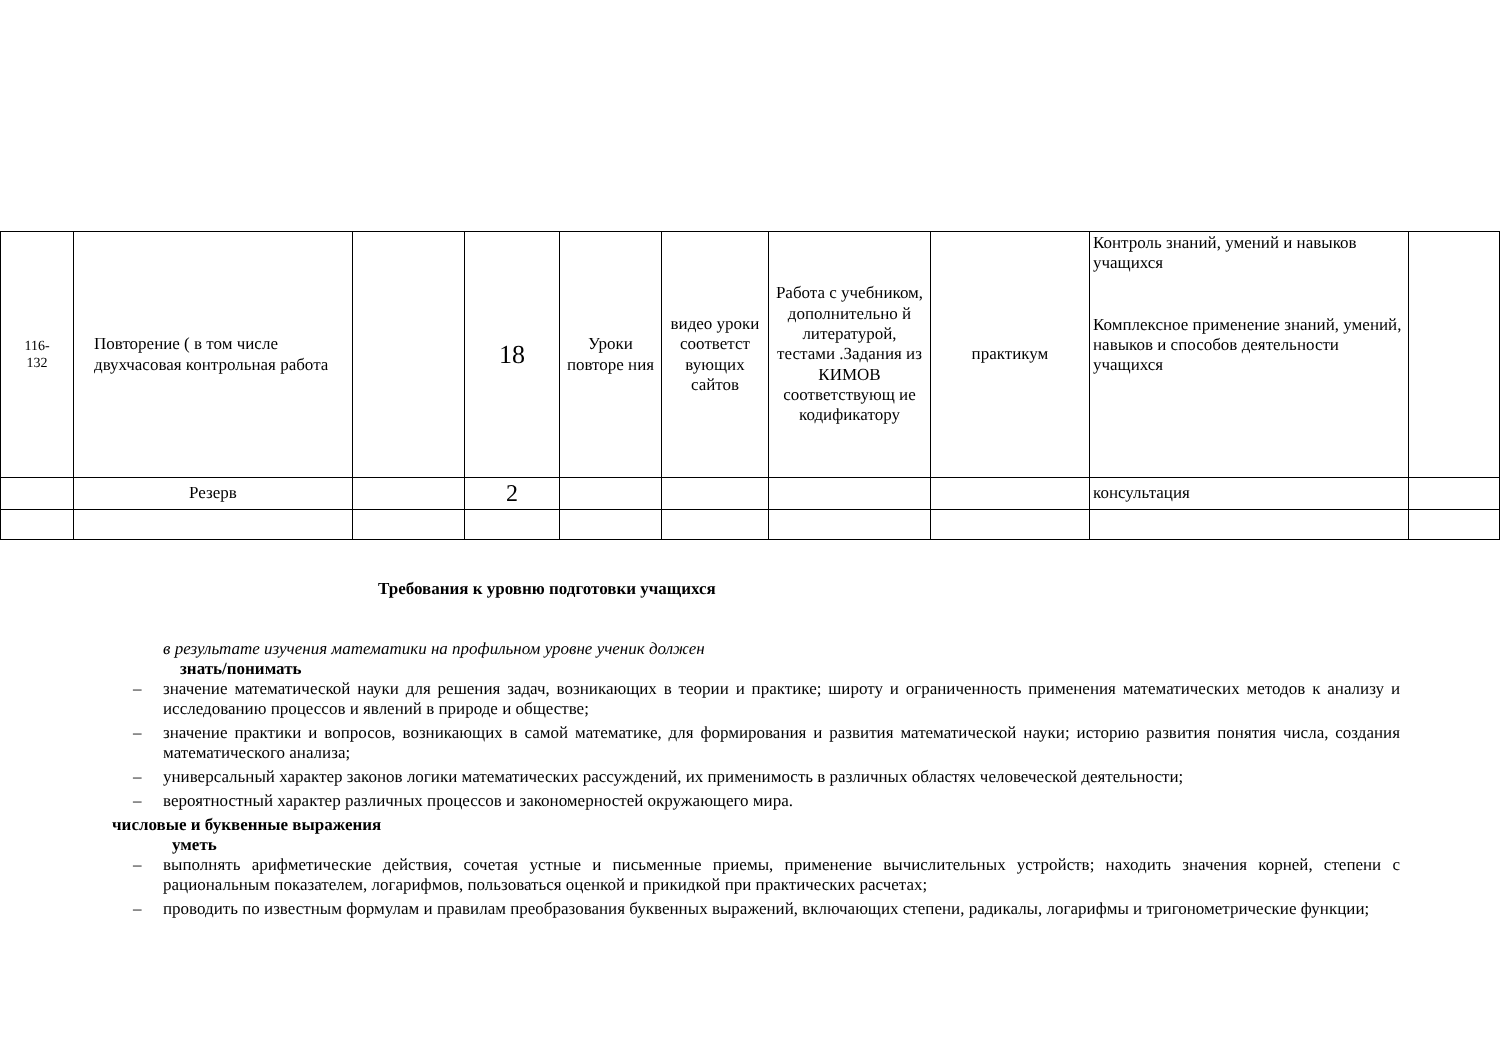| 116- 132 | Повторение ( в том числе двухчасовая контрольная работа | | 18 | Уроки повторе ния | видео уроки соответст вующих сайтов | Работа с учебником, дополнительно й литературой, тестами .Задания из КИМОВ соответствующ ие кодификатору | практикум | Контроль знаний, умений и навыков учащихся Комплексное применение знаний, умений, навыков и способов деятельности учащихся | |
| | Резерв | | 2 | | | | | консультация | |
Требования к уровню подготовки учащихся
в результате изучения математики на профильном уровне ученик должен
знать/понимать
– значение математической науки для решения задач, возникающих в теории и практике; широту и ограниченность применения математических методов к анализу и исследованию процессов и явлений в природе и обществе;
– значение практики и вопросов, возникающих в самой математике, для формирования и развития математической науки; историю развития понятия числа, создания математического анализа;
– универсальный характер законов логики математических рассуждений, их применимость в различных областях человеческой деятельности;
– вероятностный характер различных процессов и закономерностей окружающего мира.
числовые и буквенные выражения
уметь
– выполнять арифметические действия, сочетая устные и письменные приемы, применение вычислительных устройств; находить значения корней, степени с рациональным показателем, логарифмов, пользоваться оценкой и прикидкой при практических расчетах;
– проводить по известным формулам и правилам преобразования буквенных выражений, включающих степени, радикалы, логарифмы и тригонометрические функции;